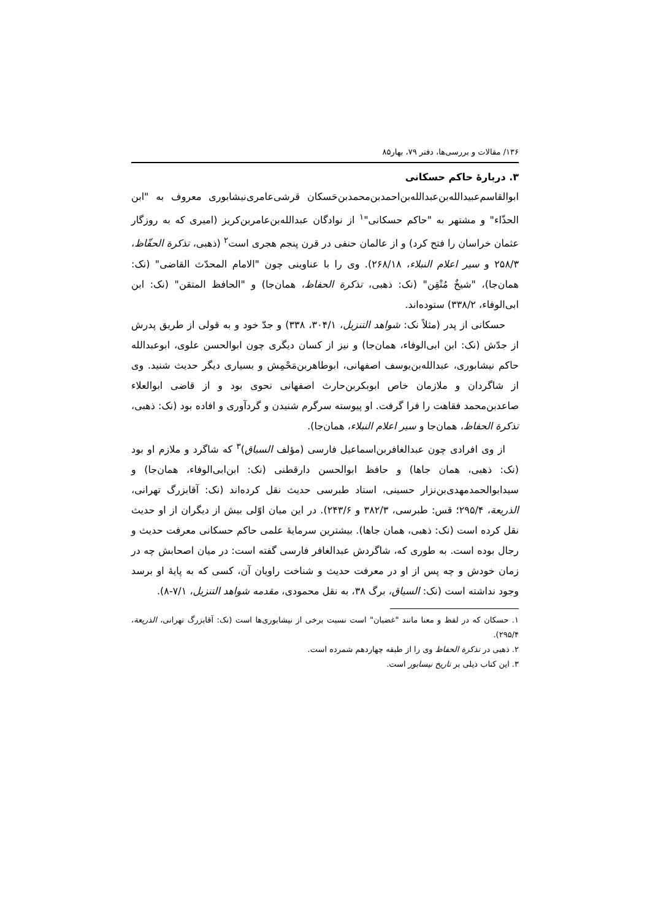۱۳۶/ مقالات و بررسی‌ها، دفتر ۷۹، بهار۸۵
۳. دربارهٔ حاکم حسکانی
ابوالقاسم‌عبیدالله‌بن‌عبدالله‌بن‌احمدبن‌محمدبن‌حَسکان قرشی‌عامری‌نیشابوری معروف به "ابن الحذّاء" و مشتهر به "حاکم حسکانی"<sup>۱</sup> از نوادگان عبدالله‌بن‌عامربن‌کریز (امیری که به روزگار عثمان خراسان را فتح کرد) و از عالمان حنفی در قرن پنجم هجری است<sup>۲</sup> (ذهبی، تذکرة الحفّاظ، ۲۵۸/۳ و سیر اعلام النبلاء، ۲۶۸/۱۸). وی را با عناوینی چون "الامام المحدّث القاضی" (نک: همان‌جا)، "شیخٌ مُتْقِن" (نک: ذهبی، تذکرة الحفاظ، همان‌جا) و "الحافظ المتقن" (نک: ابن ابی‌الوفاء، ۳۳۸/۲) ستوده‌اند.
حسکانی از پدر (مثلاً نک: شواهد التنزیل، ۳۰۴/۱، ۳۳۸) و جدّ خود و به قولی از طریق پدرش از جدّش (نک: ابن ابی‌الوفاء، همان‌جا) و نیز از کسان دیگری چون ابوالحسن علوی، ابوعبدالله حاکم نیشابوری، عبدالله‌بن‌یوسف اصفهانی، ابوطاهربن‌مَحْمِش و بسیاری دیگر حدیث شنید. وی از شاگردان و ملازمان خاص ابوبکربن‌حارث اصفهانی نحوی بود و از قاضی ابوالعلاء صاعدبن‌محمد فقاهت را فرا گرفت. او پیوسته سرگرم شنیدن و گردآوری و افاده بود (نک: ذهبی، تذکرة الحفاظ، همان‌جا و سیر اعلام النبلاء، همان‌جا).
از وی افرادی چون عبدالغافربن‌اسماعیل فارسی (مؤلف السیاق)<sup>۳</sup> که شاگرد و ملازم او بود (نک: ذهبی، همان جاها) و حافظ ابوالحسن دارقطنی (نک: ابن‌ابی‌الوفاء، همان‌جا) و سیدابوالحمدمهدی‌بن‌نزار حسینی، استاد طبرسی حدیث نقل کرده‌اند (نک: آقابزرگ تهرانی، الذریعة، ۲۹۵/۴؛ قس: طبرسی، ۳۸۲/۳ و ۲۴۳/۶). در این میان اوّلی بیش از دیگران از او حدیث نقل کرده است (نک: ذهبی، همان جاها). بیشترین سرمایهٔ علمی حاکم حسکانی معرفت حدیث و رجال بوده است. به طوری که، شاگردش عبدالغافر فارسی گفته است: در میان اصحابش چه در زمان خودش و چه پس از او در معرفت حدیث و شناخت راویان آن، کسی که به پایهٔ او برسد وجود نداشته است (نک: السیاق، برگ ۳۸، به نقل محمودی، مقدمه شواهد التنزیل، ۷/۱-۸).
۱. حسکان که در لفظ و معنا مانند "غضبان" است نسبت برخی از نیشابوری‌ها است (نک: آقابزرگ تهرانی، الذریعة، ۲۹۵/۴).
۲. ذهبی در تذکرة الحفاظ وی را از طبقه چهاردهم شمرده است.
۳. این کتاب ذیلی بر تاریخ نیسابور است.